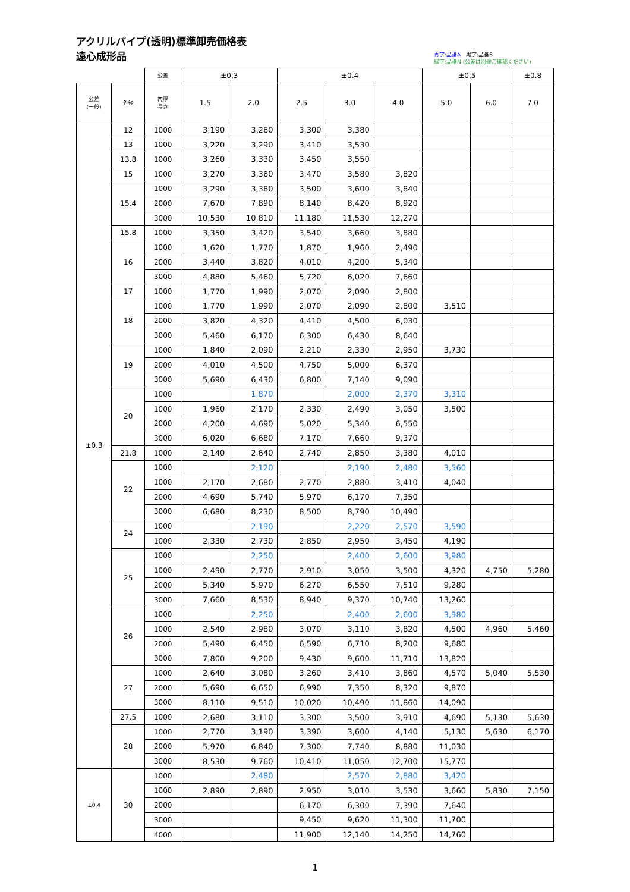アクリルパイプ(透明)標準卸売価格表
遠心成形品
青字:品番A　黒字:品番S
緑字:品番N (公差は別途ご確認ください)
| | | 公差 | ±0.3 | | ±0.4 | | | ±0.5 | | ±0.8 |
| 公差 (一般) | 外径 | 肉厚 長さ | 1.5 | 2.0 | 2.5 | 3.0 | 4.0 | 5.0 | 6.0 | 7.0 |
| ±0.3 | 12 | 1000 | 3,190 | 3,260 | 3,300 | 3,380 | | | | |
| | 13 | 1000 | 3,220 | 3,290 | 3,410 | 3,530 | | | | |
| | 13.8 | 1000 | 3,260 | 3,330 | 3,450 | 3,550 | | | | |
| | 15 | 1000 | 3,270 | 3,360 | 3,470 | 3,580 | 3,820 | | | |
| | 15.4 | 1000 | 3,290 | 3,380 | 3,500 | 3,600 | 3,840 | | | |
| | | 2000 | 7,670 | 7,890 | 8,140 | 8,420 | 8,920 | | | |
| | | 3000 | 10,530 | 10,810 | 11,180 | 11,530 | 12,270 | | | |
| | 15.8 | 1000 | 3,350 | 3,420 | 3,540 | 3,660 | 3,880 | | | |
| | 16 | 1000 | 1,620 | 1,770 | 1,870 | 1,960 | 2,490 | | | |
| | | 2000 | 3,440 | 3,820 | 4,010 | 4,200 | 5,340 | | | |
| | | 3000 | 4,880 | 5,460 | 5,720 | 6,020 | 7,660 | | | |
| | 17 | 1000 | 1,770 | 1,990 | 2,070 | 2,090 | 2,800 | | | |
| | 18 | 1000 | 1,770 | 1,990 | 2,070 | 2,090 | 2,800 | 3,510 | | |
| | | 2000 | 3,820 | 4,320 | 4,410 | 4,500 | 6,030 | | | |
| | | 3000 | 5,460 | 6,170 | 6,300 | 6,430 | 8,640 | | | |
| | 19 | 1000 | 1,840 | 2,090 | 2,210 | 2,330 | 2,950 | 3,730 | | |
| | | 2000 | 4,010 | 4,500 | 4,750 | 5,000 | 6,370 | | | |
| | | 3000 | 5,690 | 6,430 | 6,800 | 7,140 | 9,090 | | | |
| | 20 | 1000 | | 1,870 | | 2,000 | 2,370 | 3,310 | | |
| | | 1000 | 1,960 | 2,170 | 2,330 | 2,490 | 3,050 | 3,500 | | |
| | | 2000 | 4,200 | 4,690 | 5,020 | 5,340 | 6,550 | | | |
| | | 3000 | 6,020 | 6,680 | 7,170 | 7,660 | 9,370 | | | |
| | 21.8 | 1000 | 2,140 | 2,640 | 2,740 | 2,850 | 3,380 | 4,010 | | |
| | 22 | 1000 | | 2,120 | | 2,190 | 2,480 | 3,560 | | |
| | | 1000 | 2,170 | 2,680 | 2,770 | 2,880 | 3,410 | 4,040 | | |
| | | 2000 | 4,690 | 5,740 | 5,970 | 6,170 | 7,350 | | | |
| | | 3000 | 6,680 | 8,230 | 8,500 | 8,790 | 10,490 | | | |
| | 24 | 1000 | | 2,190 | | 2,220 | 2,570 | 3,590 | | |
| | | 1000 | 2,330 | 2,730 | 2,850 | 2,950 | 3,450 | 4,190 | | |
| | 25 | 1000 | | 2,250 | | 2,400 | 2,600 | 3,980 | | |
| | | 1000 | 2,490 | 2,770 | 2,910 | 3,050 | 3,500 | 4,320 | 4,750 | 5,280 |
| | | 2000 | 5,340 | 5,970 | 6,270 | 6,550 | 7,510 | 9,280 | | |
| | | 3000 | 7,660 | 8,530 | 8,940 | 9,370 | 10,740 | 13,260 | | |
| | 26 | 1000 | | 2,250 | | 2,400 | 2,600 | 3,980 | | |
| | | 1000 | 2,540 | 2,980 | 3,070 | 3,110 | 3,820 | 4,500 | 4,960 | 5,460 |
| | | 2000 | 5,490 | 6,450 | 6,590 | 6,710 | 8,200 | 9,680 | | |
| | | 3000 | 7,800 | 9,200 | 9,430 | 9,600 | 11,710 | 13,820 | | |
| | 27 | 1000 | 2,640 | 3,080 | 3,260 | 3,410 | 3,860 | 4,570 | 5,040 | 5,530 |
| | | 2000 | 5,690 | 6,650 | 6,990 | 7,350 | 8,320 | 9,870 | | |
| | | 3000 | 8,110 | 9,510 | 10,020 | 10,490 | 11,860 | 14,090 | | |
| | 27.5 | 1000 | 2,680 | 3,110 | 3,300 | 3,500 | 3,910 | 4,690 | 5,130 | 5,630 |
| | 28 | 1000 | 2,770 | 3,190 | 3,390 | 3,600 | 4,140 | 5,130 | 5,630 | 6,170 |
| | | 2000 | 5,970 | 6,840 | 7,300 | 7,740 | 8,880 | 11,030 | | |
| | | 3000 | 8,530 | 9,760 | 10,410 | 11,050 | 12,700 | 15,770 | | |
| ±0.4 | 30 | 1000 | | 2,480 | | 2,570 | 2,880 | 3,420 | | |
| | | 1000 | 2,890 | 2,890 | 2,950 | 3,010 | 3,530 | 3,660 | 5,830 | 7,150 |
| | | 2000 | | | 6,170 | 6,300 | 7,390 | 7,640 | | |
| | | 3000 | | | 9,450 | 9,620 | 11,300 | 11,700 | | |
| | | 4000 | | | 11,900 | 12,140 | 14,250 | 14,760 | | |
1